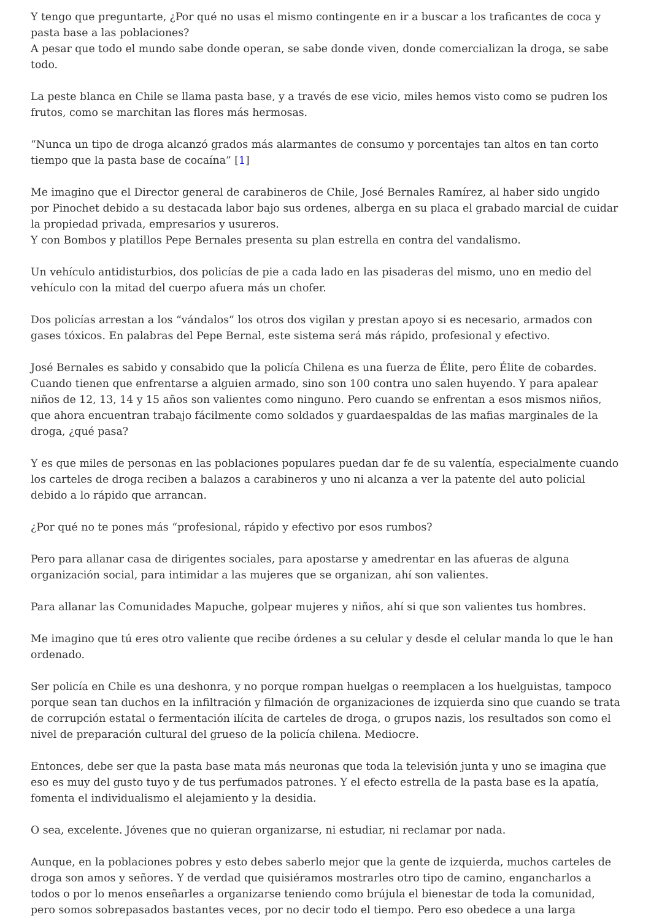Y tengo que preguntarte, ¿Por qué no usas el mismo contingente en ir a buscar a los traficantes de coca y pasta base a las poblaciones?
A pesar que todo el mundo sabe donde operan, se sabe donde viven, donde comercializan la droga, se sabe todo.
La peste blanca en Chile se llama pasta base, y a través de ese vicio, miles hemos visto como se pudren los frutos, como se marchitan las flores más hermosas.
“Nunca un tipo de droga alcanzó grados más alarmantes de consumo y porcentajes tan altos en tan corto tiempo que la pasta base de cocaína” [1]
Me imagino que el Director general de carabineros de Chile, José Bernales Ramírez, al haber sido ungido por Pinochet debido a su destacada labor bajo sus ordenes, alberga en su placa el grabado marcial de cuidar la propiedad privada, empresarios y usureros.
Y con Bombos y platillos Pepe Bernales presenta su plan estrella en contra del vandalismo.
Un vehículo antidisturbios, dos policías de pie a cada lado en las pisaderas del mismo, uno en medio del vehículo con la mitad del cuerpo afuera más un chofer.
Dos policías arrestan a los “vándalos” los otros dos vigilan y prestan apoyo si es necesario, armados con gases tóxicos. En palabras del Pepe Bernal, este sistema será más rápido, profesional y efectivo.
José Bernales es sabido y consabido que la policía Chilena es una fuerza de Élite, pero Élite de cobardes. Cuando tienen que enfrentarse a alguien armado, sino son 100 contra uno salen huyendo. Y para apalear niños de 12, 13, 14 y 15 años son valientes como ninguno. Pero cuando se enfrentan a esos mismos niños, que ahora encuentran trabajo fácilmente como soldados y guardaespaldas de las mafias marginales de la droga, ¿qué pasa?
Y es que miles de personas en las poblaciones populares puedan dar fe de su valentía, especialmente cuando los carteles de droga reciben a balazos a carabineros y uno ni alcanza a ver la patente del auto policial debido a lo rápido que arrancan.
¿Por qué no te pones más “profesional, rápido y efectivo por esos rumbos?
Pero para allanar casa de dirigentes sociales, para apostarse y amedrentar en las afueras de alguna organización social, para intimidar a las mujeres que se organizan, ahí son valientes.
Para allanar las Comunidades Mapuche, golpear mujeres y niños, ahí si que son valientes tus hombres.
Me imagino que tú eres otro valiente que recibe órdenes a su celular y desde el celular manda lo que le han ordenado.
Ser policía en Chile es una deshonra, y no porque rompan huelgas o reemplacen a los huelguistas, tampoco porque sean tan duchos en la infiltración y filmación de organizaciones de izquierda sino que cuando se trata de corrupción estatal o fermentación ilícita de carteles de droga, o grupos nazis, los resultados son como el nivel de preparación cultural del grueso de la policía chilena. Mediocre.
Entonces, debe ser que la pasta base mata más neuronas que toda la televisión junta y uno se imagina que eso es muy del gusto tuyo y de tus perfumados patrones. Y el efecto estrella de la pasta base es la apatía, fomenta el individualismo el alejamiento y la desidia.
O sea, excelente. Jóvenes que no quieran organizarse, ni estudiar, ni reclamar por nada.
Aunque, en la poblaciones pobres y esto debes saberlo mejor que la gente de izquierda, muchos carteles de droga son amos y señores. Y de verdad que quisiéramos mostrarles otro tipo de camino, engancharlos a todos o por lo menos enseñarles a organizarse teniendo como brújula el bienestar de toda la comunidad, pero somos sobrepasados bastantes veces, por no decir todo el tiempo. Pero eso obedece a una larga